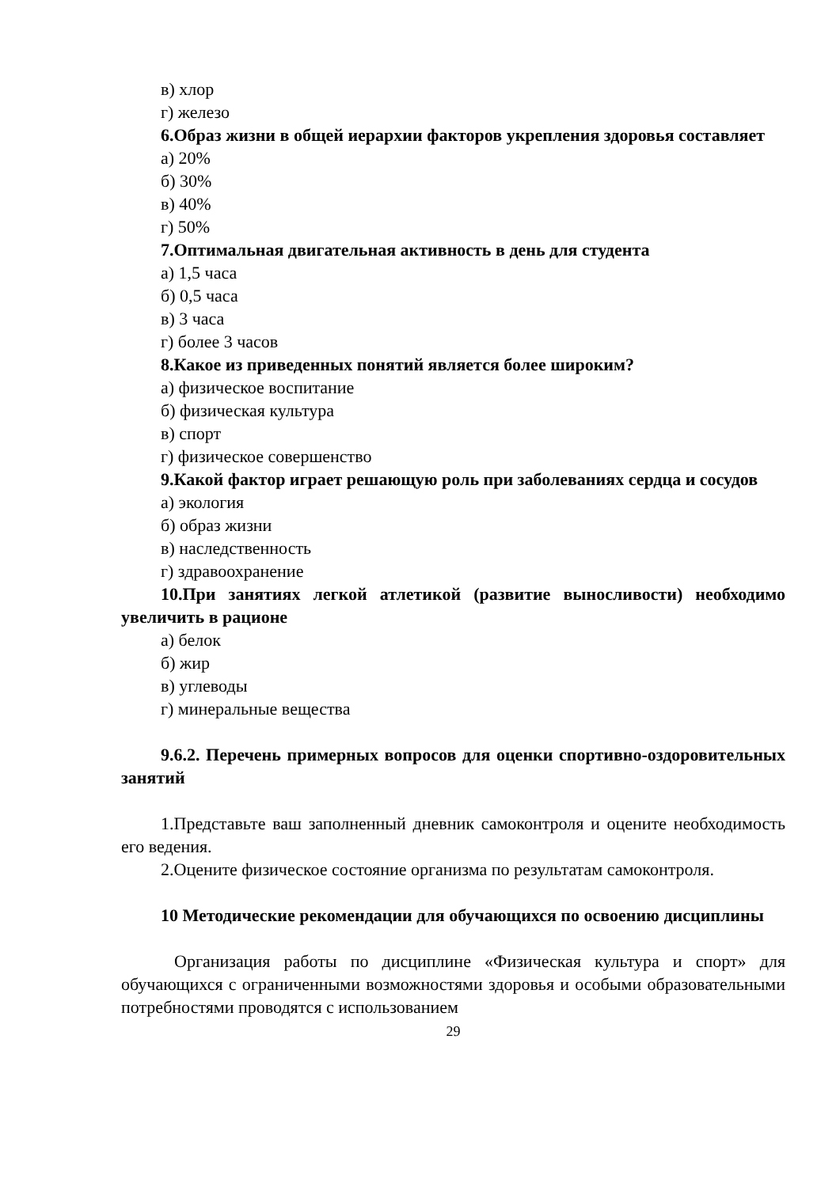в) хлор
г) железо
6.Образ жизни в общей иерархии факторов укрепления здоровья составляет
а) 20%
б) 30%
в) 40%
г) 50%
7.Оптимальная двигательная активность в день для студента
а) 1,5 часа
б) 0,5 часа
в) 3 часа
г) более 3 часов
8.Какое из приведенных понятий является более широким?
а) физическое воспитание
б) физическая культура
в) спорт
г) физическое совершенство
9.Какой фактор играет решающую роль при заболеваниях сердца и сосудов
а) экология
б) образ жизни
в) наследственность
г) здравоохранение
10.При занятиях легкой атлетикой (развитие выносливости) необходимо увеличить в рационе
а) белок
б) жир
в) углеводы
г) минеральные вещества
9.6.2. Перечень примерных вопросов для оценки спортивно-оздоровительных занятий
1.Представьте ваш заполненный дневник самоконтроля и оцените необходимость его ведения.
2.Оцените физическое состояние организма по результатам самоконтроля.
10 Методические рекомендации для обучающихся по освоению дисциплины
Организация работы по дисциплине «Физическая культура и спорт» для обучающихся с ограниченными возможностями здоровья и особыми образовательными потребностями проводятся с использованием
29